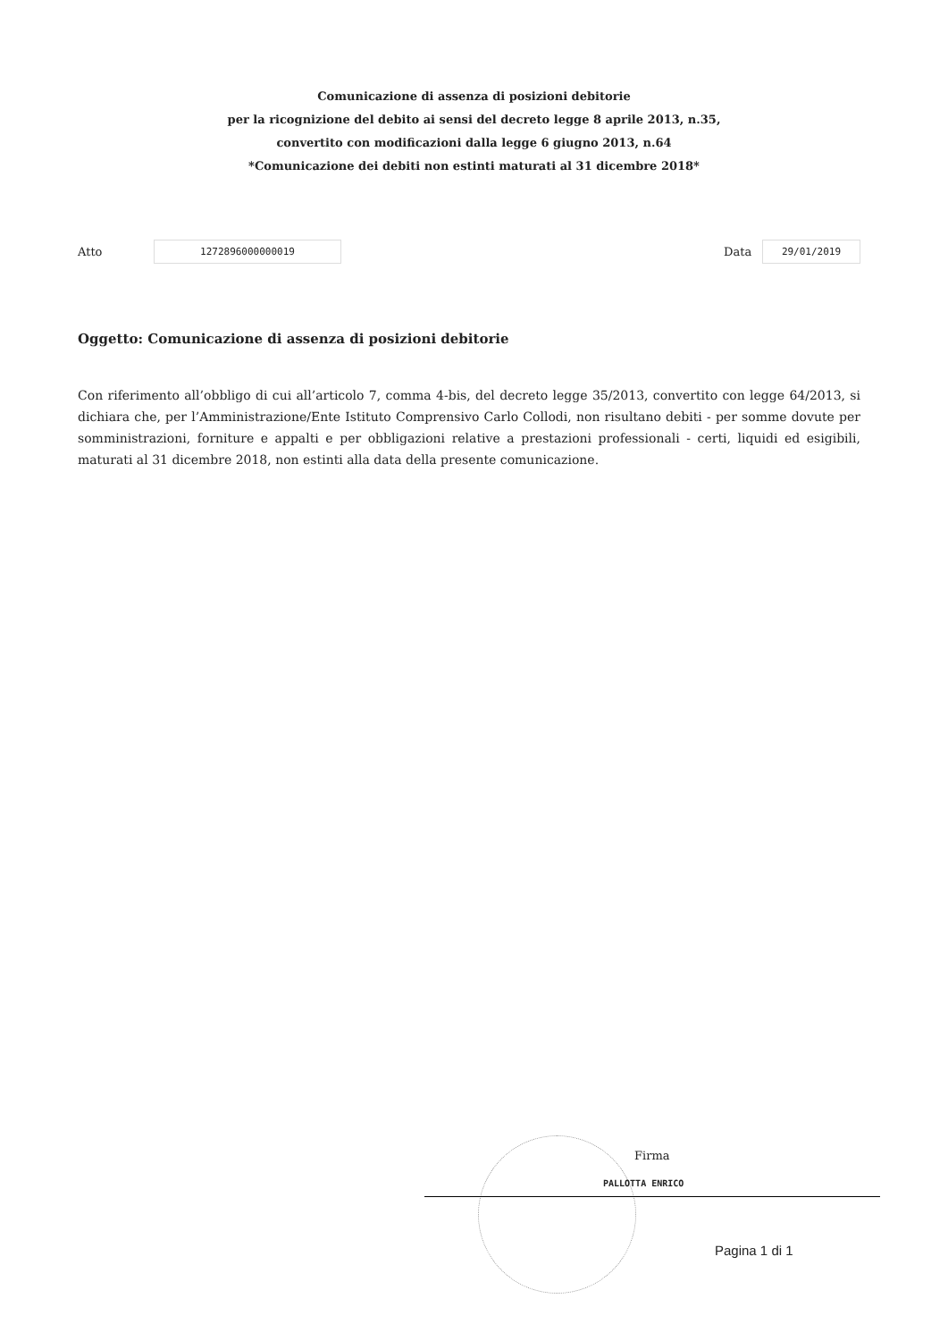Comunicazione di assenza di posizioni debitorie
per la ricognizione del debito ai sensi del decreto legge 8 aprile 2013, n.35,
convertito con modificazioni dalla legge 6 giugno 2013, n.64
*Comunicazione dei debiti non estinti maturati al 31 dicembre 2018*
Atto 1272896000000019 Data 29/01/2019
Oggetto: Comunicazione di assenza di posizioni debitorie
Con riferimento all’obbligo di cui all’articolo 7, comma 4-bis, del decreto legge 35/2013, convertito con legge 64/2013, si dichiara che, per l’Amministrazione/Ente Istituto Comprensivo Carlo Collodi, non risultano debiti - per somme dovute per somministrazioni, forniture e appalti e per obbligazioni relative a prestazioni professionali - certi, liquidi ed esigibili, maturati al 31 dicembre 2018, non estinti alla data della presente comunicazione.
Firma
PALLOTTA ENRICO
Pagina 1 di 1